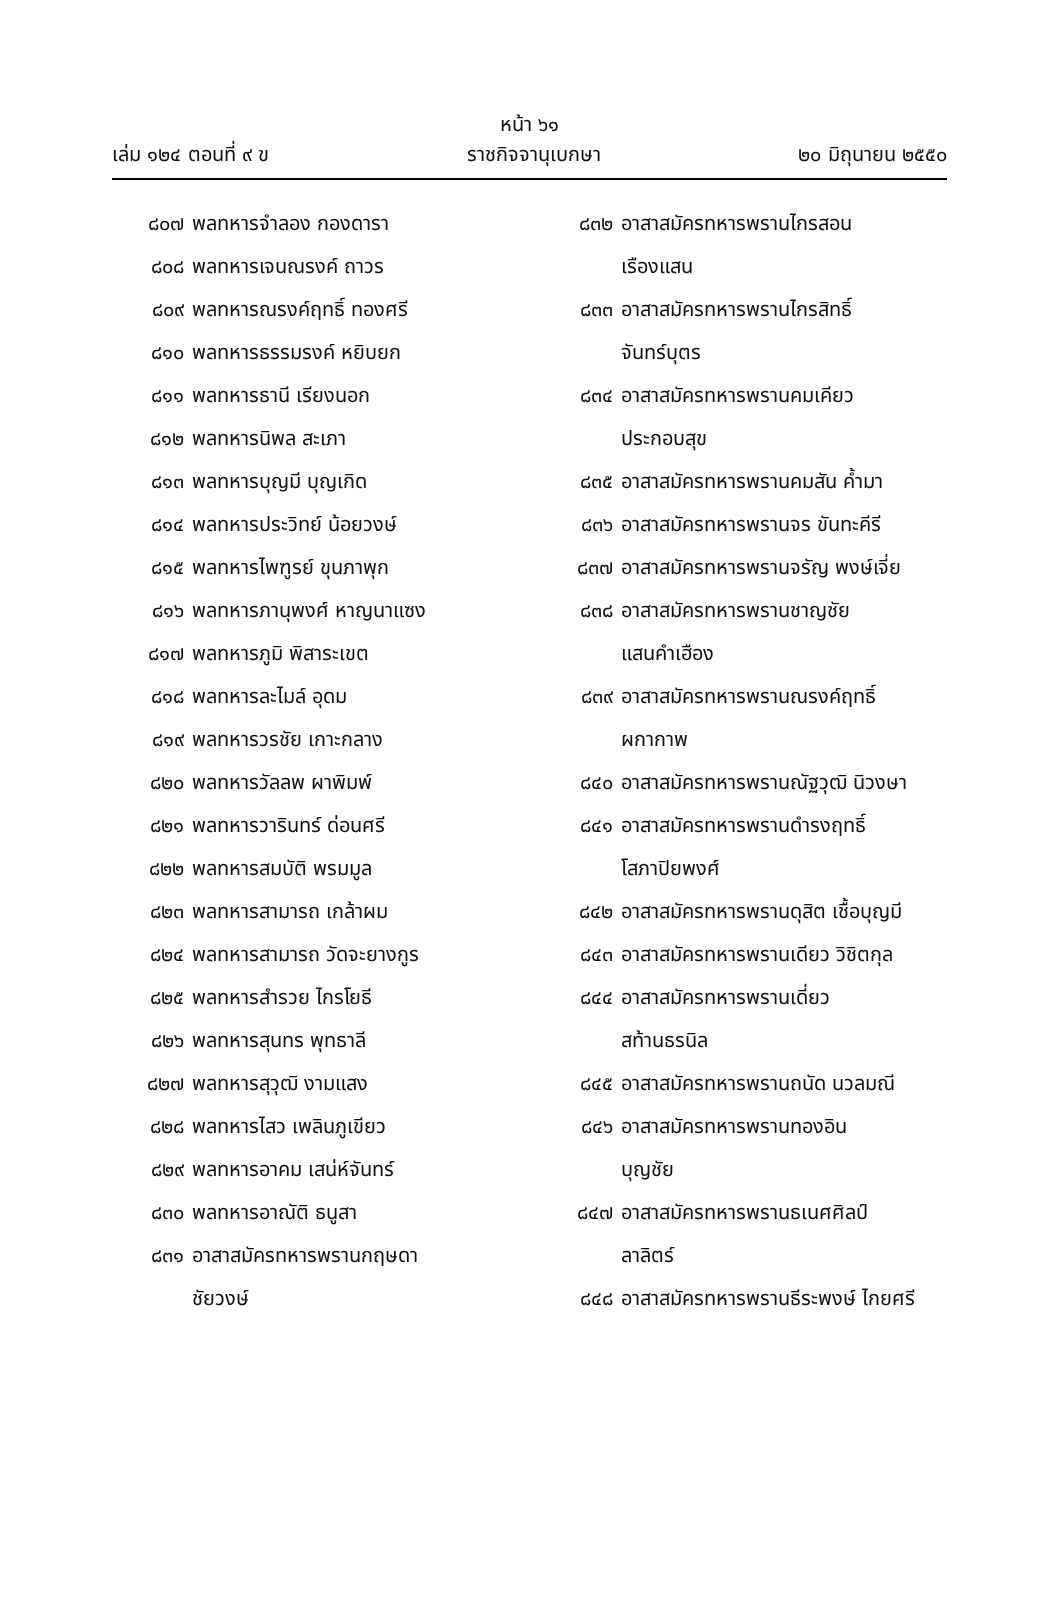หน้า ๖๑
เล่ม ๑๒๔ ตอนที่ ๙ ข ราชกิจจานุเบกษา ๒๐ มิถุนายน ๒๕๕๐
๘๐๗ พลทหารจำลอง กองดารา
๘๐๘ พลทหารเจนณรงค์ ถาวร
๘๐๙ พลทหารณรงค์ฤทธิ์ ทองศรี
๘๑๐ พลทหารธรรมรงค์ หยิบยก
๘๑๑ พลทหารธานี เรียงนอก
๘๑๒ พลทหารนิพล สะเภา
๘๑๓ พลทหารบุญมี บุญเกิด
๘๑๔ พลทหารประวิทย์ น้อยวงษ์
๘๑๕ พลทหารไพฑูรย์ ขุนภาพุก
๘๑๖ พลทหารภานุพงศ์ หาญนาแซง
๘๑๗ พลทหารภูมิ พิสาระเขต
๘๑๘ พลทหารละไมล์ อุดม
๘๑๙ พลทหารวรชัย เกาะกลาง
๘๒๐ พลทหารวัลลพ ผาพิมพ์
๘๒๑ พลทหารวารินทร์ ด่อนศรี
๘๒๒ พลทหารสมบัติ พรมมูล
๘๒๓ พลทหารสามารถ เกล้าผม
๘๒๔ พลทหารสามารถ วัดจะยางกูร
๘๒๕ พลทหารสำรวย ไกรโยธี
๘๒๖ พลทหารสุนทร พุทธาลี
๘๒๗ พลทหารสุวุฒิ งามแสง
๘๒๘ พลทหารไสว เพลินภูเขียว
๘๒๙ พลทหารอาคม เสน่ห์จันทร์
๘๓๐ พลทหารอาณัติ ธนูสา
๘๓๑ อาสาสมัครทหารพรานกฤษดา
ชัยวงษ์
๘๓๒ อาสาสมัครทหารพรานไกรสอน
เรืองแสน
๘๓๓ อาสาสมัครทหารพรานไกรสิทธิ์
จันทร์บุตร
๘๓๔ อาสาสมัครทหารพรานคมเคียว
ประกอบสุข
๘๓๕ อาสาสมัครทหารพรานคมสัน ค้ำมา
๘๓๖ อาสาสมัครทหารพรานจร ขันทะคีรี
๘๓๗ อาสาสมัครทหารพรานจรัญ พงษ์เจี่ย
๘๓๘ อาสาสมัครทหารพรานชาญชัย
แสนคำเฮือง
๘๓๙ อาสาสมัครทหารพรานณรงค์ฤทธิ์
ผกากาพ
๘๔๐ อาสาสมัครทหารพรานณัฐวุฒิ นิวงษา
๘๔๑ อาสาสมัครทหารพรานดำรงฤทธิ์
โสภาปิยพงศ์
๘๔๒ อาสาสมัครทหารพรานดุสิต เชื้อบุญมี
๘๔๓ อาสาสมัครทหารพรานเดียว วิชิตกุล
๘๔๔ อาสาสมัครทหารพรานเดี่ยว
สท้านธรนิล
๘๔๕ อาสาสมัครทหารพรานถนัด นวลมณี
๘๔๖ อาสาสมัครทหารพรานทองอิน
บุญชัย
๘๔๗ อาสาสมัครทหารพรานธเนศศิลป์
ลาลิตร์
๘๔๘ อาสาสมัครทหารพรานธีระพงษ์ ไกยศรี